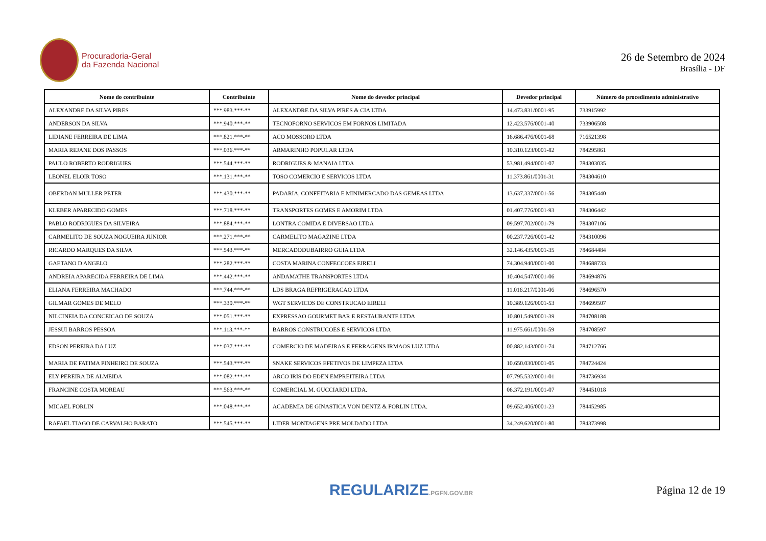Procuradoria-Geral
da Fazenda Nacional
26 de Setembro de 2024
Brasília - DF
| Nome do contribuinte | Contribuinte | Nome do devedor principal | Devedor principal | Número do procedimento administrativo |
| --- | --- | --- | --- | --- |
| ALEXANDRE DA SILVA PIRES | ***.983.***-** | ALEXANDRE DA SILVA PIRES & CIA LTDA | 14.473.831/0001-95 | 733915992 |
| ANDERSON DA SILVA | ***.940.***-** | TECNOFORNO SERVICOS EM FORNOS LIMITADA | 12.423.576/0001-40 | 733906508 |
| LIDIANE FERREIRA DE LIMA | ***.821.***-** | ACO MOSSORO LTDA | 16.686.476/0001-68 | 716521398 |
| MARIA REJANE DOS PASSOS | ***.036.***-** | ARMARINHO POPULAR LTDA | 10.310.123/0001-82 | 784295861 |
| PAULO ROBERTO RODRIGUES | ***.544.***-** | RODRIGUES & MANAIA LTDA | 53.981.494/0001-07 | 784303035 |
| LEONEL ELOIR TOSO | ***.131.***-** | TOSO COMERCIO E SERVICOS LTDA | 11.373.861/0001-31 | 784304610 |
| OBERDAN MULLER PETER | ***.430.***-** | PADARIA, CONFEITARIA E MINIMERCADO DAS GEMEAS LTDA | 13.637.337/0001-56 | 784305440 |
| KLEBER APARECIDO GOMES | ***.718.***-** | TRANSPORTES GOMES E AMORIM LTDA | 01.407.776/0001-93 | 784306442 |
| PABLO RODRIGUES DA SILVEIRA | ***.884.***-** | LONTRA COMIDA E DIVERSAO LTDA | 09.597.702/0001-79 | 784307106 |
| CARMELITO DE SOUZA NOGUEIRA JUNIOR | ***.271.***-** | CARMELITO MAGAZINE LTDA | 00.237.726/0001-42 | 784310096 |
| RICARDO MARQUES DA SILVA | ***.543.***-** | MERCADODUBAIRRO GUIA LTDA | 32.146.435/0001-35 | 784684484 |
| GAETANO D ANGELO | ***.282.***-** | COSTA MARINA CONFECCOES EIRELI | 74.304.940/0001-00 | 784688733 |
| ANDREIA APARECIDA FERREIRA DE LIMA | ***.442.***-** | ANDAMATHE TRANSPORTES LTDA | 10.404.547/0001-06 | 784694876 |
| ELIANA FERREIRA MACHADO | ***.744.***-** | LDS BRAGA REFRIGERACAO LTDA | 11.016.217/0001-06 | 784696570 |
| GILMAR GOMES DE MELO | ***.330.***-** | WGT SERVICOS DE CONSTRUCAO EIRELI | 10.389.126/0001-53 | 784699507 |
| NILCINEIA DA CONCEICAO DE SOUZA | ***.051.***-** | EXPRESSAO GOURMET BAR E RESTAURANTE LTDA | 10.801.549/0001-39 | 784708188 |
| JESSUI BARROS PESSOA | ***.113.***-** | BARROS CONSTRUCOES E SERVICOS LTDA | 11.975.661/0001-59 | 784708597 |
| EDSON PEREIRA DA LUZ | ***.037.***-** | COMERCIO DE MADEIRAS E FERRAGENS IRMAOS LUZ LTDA | 00.882.143/0001-74 | 784712766 |
| MARIA DE FATIMA PINHEIRO DE SOUZA | ***.543.***-** | SNAKE SERVICOS EFETIVOS DE LIMPEZA LTDA | 10.650.030/0001-05 | 784724424 |
| ELY PEREIRA DE ALMEIDA | ***.082.***-** | ARCO IRIS DO EDEN EMPREITEIRA LTDA | 07.795.532/0001-01 | 784736934 |
| FRANCINE COSTA MOREAU | ***.563.***-** | COMERCIAL M. GUCCIARDI LTDA. | 06.372.191/0001-07 | 784451018 |
| MICAEL FORLIN | ***.048.***-** | ACADEMIA DE GINASTICA VON DENTZ & FORLIN LTDA. | 09.652.406/0001-23 | 784452985 |
| RAFAEL TIAGO DE CARVALHO BARATO | ***.545.***-** | LIDER MONTAGENS PRE MOLDADO LTDA | 34.249.620/0001-80 | 784373998 |
REGULARIZE.PGFN.GOV.BR
Página 12 de 19